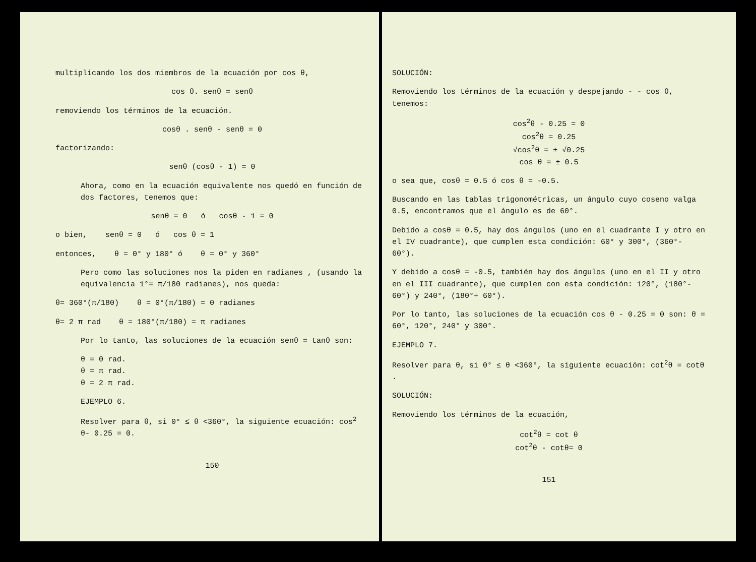multiplicando los dos miembros de la ecuación por cos θ,
cos θ. senθ = senθ
removiendo los términos de la ecuación.
cosθ . senθ - senθ = 0
factorizando:
senθ (cosθ - 1) = 0
Ahora, como en la ecuación equivalente nos quedó en función de dos factores, tenemos que:
senθ = 0 ó cosθ - 1 = 0
o bien, senθ = 0 ó cos θ = 1
entonces, θ = 0° y 180° ó θ = 0° y 360°
Pero como las soluciones nos la piden en radianes , (usando la equivalencia 1°= π/180 radianes), nos queda:
θ= 360°(π/180) θ = 0°(π/180) = 0 radianes
θ= 2 π rad θ = 180°(π/180) = π radianes
Por lo tanto, las soluciones de la ecuación senθ = tanθ son:
θ = 0 rad.
θ = π rad.
θ = 2 π rad.
EJEMPLO 6.
Resolver para θ, si 0° ≤ θ <360°, la siguiente ecuación: cos<sup>2</sup> θ- 0.25 = 0.
150
SOLUCIÓN:
Removiendo los términos de la ecuación y despejando - - cos θ, tenemos:
cos<sup>2</sup>θ - 0.25 = 0
cos<sup>2</sup>θ = 0.25
√cos<sup>2</sup>θ = ± √0.25
cos θ = ± 0.5
o sea que, cosθ = 0.5 ó cos θ = -0.5.
Buscando en las tablas trigonométricas, un ángulo cuyo coseno valga 0.5, encontramos que el ángulo es de 60°.
Debido a cosθ = 0.5, hay dos ángulos (uno en el cuadrante I y otro en el IV cuadrante), que cumplen esta condición: 60° y 300°, (360°- 60°).
Y debido a cosθ = -0.5, también hay dos ángulos (uno en el II y otro en el III cuadrante), que cumplen con esta condición: 120°, (180°- 60°) y 240°, (180°+ 60°).
Por lo tanto, las soluciones de la ecuación cos θ - 0.25 = 0 son: θ = 60°, 120°, 240° y 300°.
EJEMPLO 7.
Resolver para θ, si 0° ≤ θ <360°, la siguiente ecuación: cot<sup>2</sup>θ = cotθ .
SOLUCIÓN:
Removiendo los términos de la ecuación,
cot<sup>2</sup>θ = cot θ
cot<sup>2</sup>θ - cotθ= 0
151